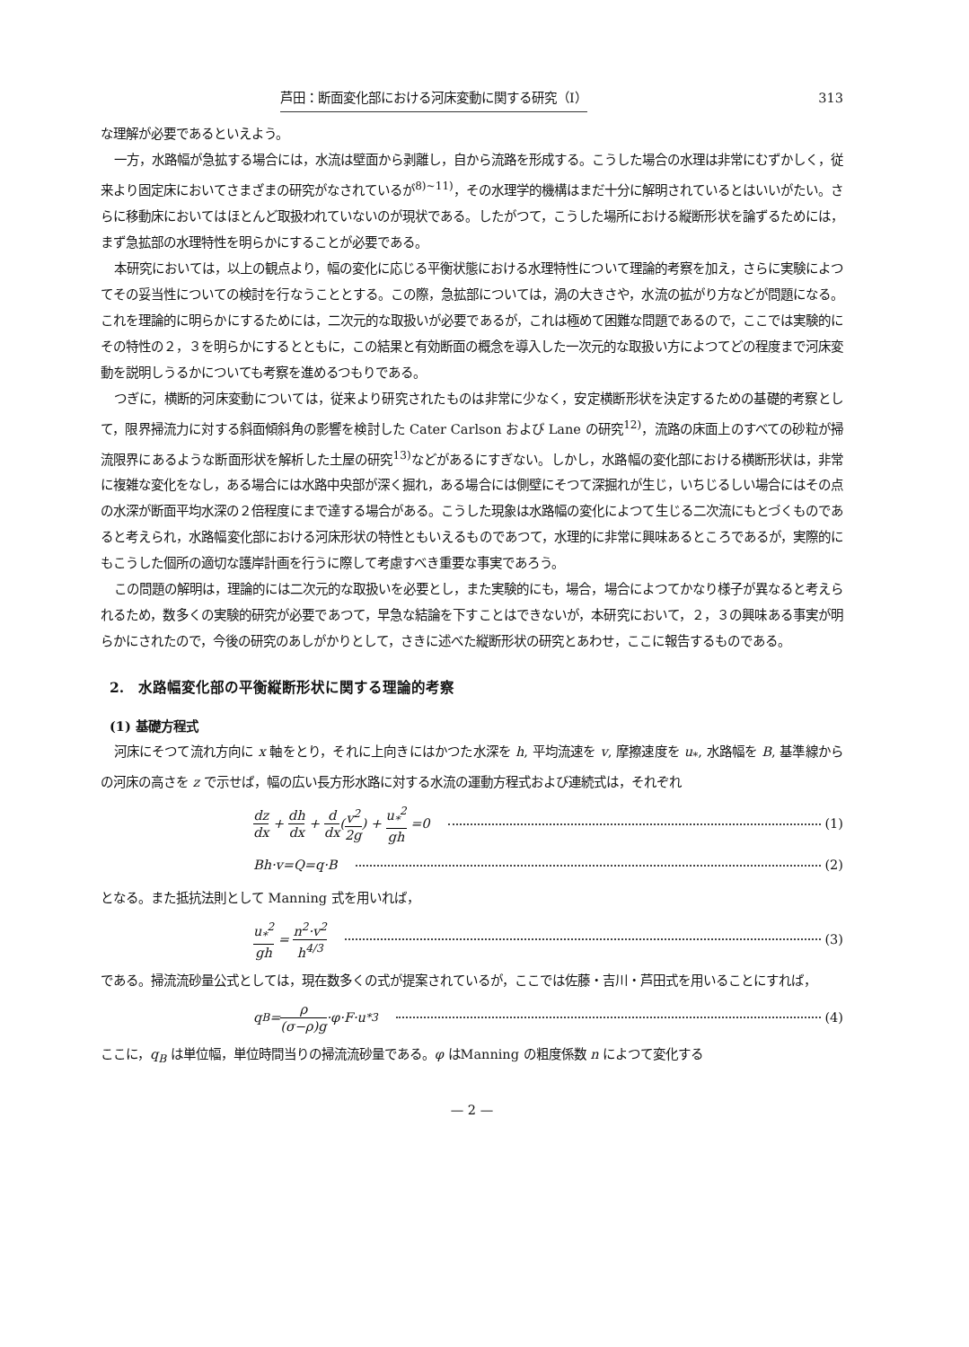芦田：断面変化部における河床変動に関する研究（Ⅰ） 313
な理解が必要であるといえよう。
一方，水路幅が急拡する場合には，水流は壁面から剥離し，自から流路を形成する。こうした場合の水理は非常にむずかしく，従来より固定床においてさまざまの研究がなされているが<sup>8)~11)</sup>，その水理学的機構はまだ十分に解明されているとはいいがたい。さらに移動床においてはほとんど取扱われていないのが現状である。したがつて，こうした場所における縦断形状を論ずるためには，まず急拡部の水理特性を明らかにすることが必要である。
本研究においては，以上の観点より，幅の変化に応じる平衡状態における水理特性について理論的考察を加え，さらに実験によつてその妥当性についての検討を行なうこととする。この際，急拡部については，渦の大きさや，水流の拡がり方などが問題になる。これを理論的に明らかにするためには，二次元的な取扱いが必要であるが，これは極めて困難な問題であるので，ここでは実験的にその特性の２，３を明らかにするとともに，この結果と有効断面の概念を導入した一次元的な取扱い方によつてどの程度まで河床変動を説明しうるかについても考察を進めるつもりである。
つぎに，横断的河床変動については，従来より研究されたものは非常に少なく，安定横断形状を決定するための基礎的考察として，限界掃流力に対する斜面傾斜角の影響を検討した Cater Carlson および Lane の研究<sup>12)</sup>，流路の床面上のすべての砂粒が掃流限界にあるような断面形状を解析した土屋の研究<sup>13)</sup>などがあるにすぎない。しかし，水路幅の変化部における横断形状は，非常に複雑な変化をなし，ある場合には水路中央部が深く掘れ，ある場合には側壁にそつて深掘れが生じ，いちじるしい場合にはその点の水深が断面平均水深の２倍程度にまで達する場合がある。こうした現象は水路幅の変化によつて生じる二次流にもとづくものであると考えられ，水路幅変化部における河床形状の特性ともいえるものであつて，水理的に非常に興味あるところであるが，実際的にもこうした個所の適切な護岸計画を行うに際して考慮すべき重要な事実であろう。
この問題の解明は，理論的には二次元的な取扱いを必要とし，また実験的にも，場合，場合によつてかなり様子が異なると考えられるため，数多くの実験的研究が必要であつて，早急な結論を下すことはできないが，本研究において，２，３の興味ある事実が明らかにされたので，今後の研究のあしがかりとして，さきに述べた縦断形状の研究とあわせ，ここに報告するものである。
2.　水路幅変化部の平衡縦断形状に関する理論的考察
(1) 基礎方程式
河床にそつて流れ方向に x 軸をとり，それに上向きにはかつた水深を h, 平均流速を v, 摩擦速度を u<sub>*</sub>, 水路幅を B, 基準線からの河床の高さを z で示せば，幅の広い長方形水路に対する水流の運動方程式および連続式は，それぞれ
dz dx + dh dx + d dx (v<sup>2</sup> 2g) + u<sub>*</sub><sup>2</sup> gh =0 (1)
Bh·v=Q=q·B (2)
となる。また抵抗法則として Manning 式を用いれば，
u<sub>*</sub><sup>2</sup> gh = n<sup>2</sup>·v<sup>2</sup> h<sup>4/3</sup> (3)
である。掃流流砂量公式としては，現在数多くの式が提案されているが，ここでは佐藤・吉川・芦田式を用いることにすれば，
q<sub>B</sub>= ρ (σ−ρ)g ·φ·F·u<sub>*</sub><sup>3</sup> (4)
ここに，q<sub>B</sub> は単位幅，単位時間当りの掃流流砂量である。φ はManning の粗度係数 n によつて変化する
— 2 —